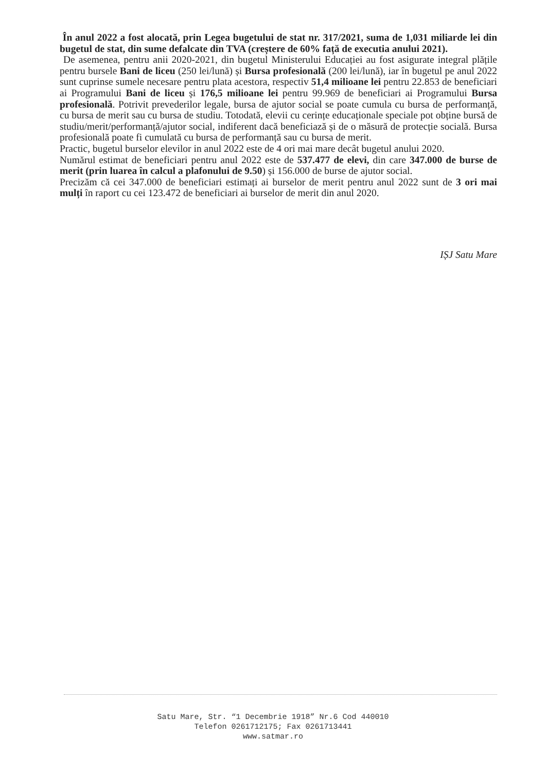În anul 2022 a fost alocată, prin Legea bugetului de stat nr. 317/2021, suma de 1,031 miliarde lei din bugetul de stat, din sume defalcate din TVA (creștere de 60% față de executia anului 2021).
De asemenea, pentru anii 2020-2021, din bugetul Ministerului Educației au fost asigurate integral plățile pentru bursele Bani de liceu (250 lei/lună) și Bursa profesională (200 lei/lună), iar în bugetul pe anul 2022 sunt cuprinse sumele necesare pentru plata acestora, respectiv 51,4 milioane lei pentru 22.853 de beneficiari ai Programului Bani de liceu și 176,5 milioane lei pentru 99.969 de beneficiari ai Programului Bursa profesională. Potrivit prevederilor legale, bursa de ajutor social se poate cumula cu bursa de performanță, cu bursa de merit sau cu bursa de studiu. Totodată, elevii cu cerințe educaționale speciale pot obține bursă de studiu/merit/performanță/ajutor social, indiferent dacă beneficiază și de o măsură de protecție socială. Bursa profesională poate fi cumulată cu bursa de performanță sau cu bursa de merit.
Practic, bugetul burselor elevilor in anul 2022 este de 4 ori mai mare decât bugetul anului 2020.
Numărul estimat de beneficiari pentru anul 2022 este de 537.477 de elevi, din care 347.000 de burse de merit (prin luarea în calcul a plafonului de 9.50) și 156.000 de burse de ajutor social.
Precizăm că cei 347.000 de beneficiari estimați ai burselor de merit pentru anul 2022 sunt de 3 ori mai mulți în raport cu cei 123.472 de beneficiari ai burselor de merit din anul 2020.
IȘJ Satu Mare
Satu Mare, Str. “1 Decembrie 1918” Nr.6 Cod 440010
Telefon 0261712175; Fax 0261713441
www.satmar.ro